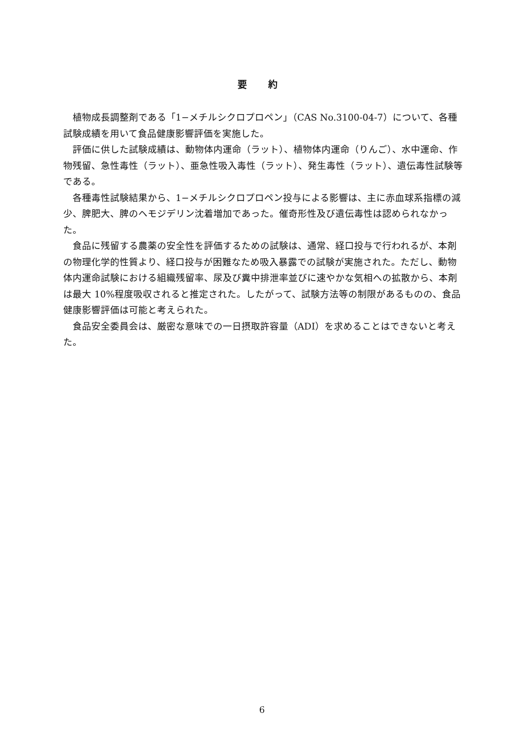要 約
植物成長調整剤である「1−メチルシクロプロペン」（CAS No.3100-04-7）について、各種試験成績を用いて食品健康影響評価を実施した。
評価に供した試験成績は、動物体内運命（ラット）、植物体内運命（りんご）、水中運命、作物残留、急性毒性（ラット）、亜急性吸入毒性（ラット）、発生毒性（ラット）、遺伝毒性試験等である。
各種毒性試験結果から、1−メチルシクロプロペン投与による影響は、主に赤血球系指標の減少、脾肥大、脾のヘモジデリン沈着増加であった。催奇形性及び遺伝毒性は認められなかった。
食品に残留する農薬の安全性を評価するための試験は、通常、経口投与で行われるが、本剤の物理化学的性質より、経口投与が困難なため吸入暴露での試験が実施された。ただし、動物体内運命試験における組織残留率、尿及び糞中排泄率並びに速やかな気相への拡散から、本剤は最大 10%程度吸収されると推定された。したがって、試験方法等の制限があるものの、食品健康影響評価は可能と考えられた。
食品安全委員会は、厳密な意味での一日摂取許容量（ADI）を求めることはできないと考えた。
6